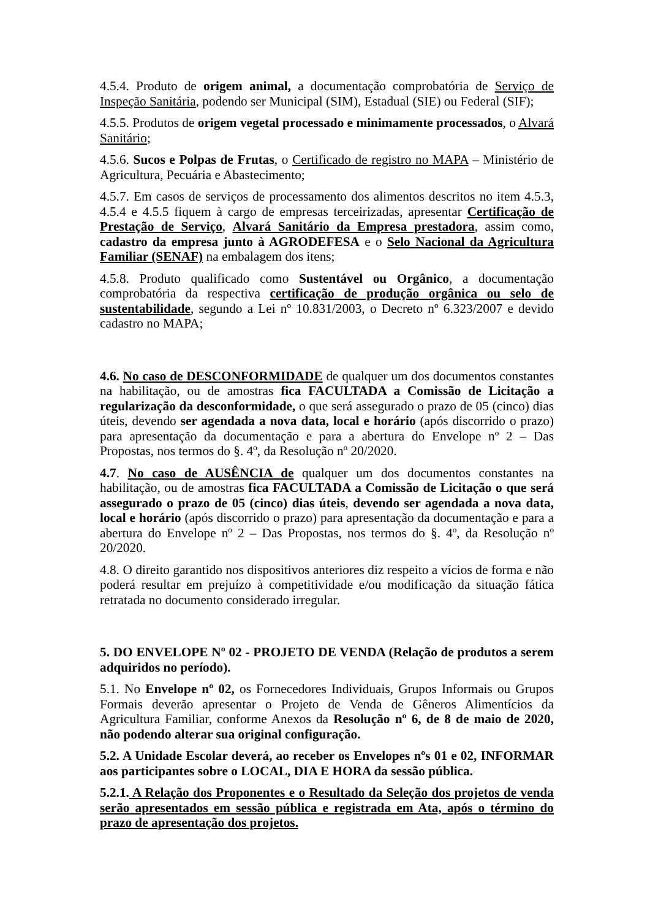4.5.4. Produto de origem animal, a documentação comprobatória de Serviço de Inspeção Sanitária, podendo ser Municipal (SIM), Estadual (SIE) ou Federal (SIF);
4.5.5. Produtos de origem vegetal processado e minimamente processados, o Alvará Sanitário;
4.5.6. Sucos e Polpas de Frutas, o Certificado de registro no MAPA – Ministério de Agricultura, Pecuária e Abastecimento;
4.5.7. Em casos de serviços de processamento dos alimentos descritos no item 4.5.3, 4.5.4 e 4.5.5 fiquem à cargo de empresas terceirizadas, apresentar Certificação de Prestação de Serviço, Alvará Sanitário da Empresa prestadora, assim como, cadastro da empresa junto à AGRODEFESA e o Selo Nacional da Agricultura Familiar (SENAF) na embalagem dos itens;
4.5.8. Produto qualificado como Sustentável ou Orgânico, a documentação comprobatória da respectiva certificação de produção orgânica ou selo de sustentabilidade, segundo a Lei nº 10.831/2003, o Decreto nº 6.323/2007 e devido cadastro no MAPA;
4.6. No caso de DESCONFORMIDADE de qualquer um dos documentos constantes na habilitação, ou de amostras fica FACULTADA a Comissão de Licitação a regularização da desconformidade, o que será assegurado o prazo de 05 (cinco) dias úteis, devendo ser agendada a nova data, local e horário (após discorrido o prazo) para apresentação da documentação e para a abertura do Envelope nº 2 – Das Propostas, nos termos do §. 4º, da Resolução nº 20/2020.
4.7. No caso de AUSÊNCIA de qualquer um dos documentos constantes na habilitação, ou de amostras fica FACULTADA a Comissão de Licitação o que será assegurado o prazo de 05 (cinco) dias úteis, devendo ser agendada a nova data, local e horário (após discorrido o prazo) para apresentação da documentação e para a abertura do Envelope nº 2 – Das Propostas, nos termos do §. 4º, da Resolução nº 20/2020.
4.8. O direito garantido nos dispositivos anteriores diz respeito a vícios de forma e não poderá resultar em prejuízo à competitividade e/ou modificação da situação fática retratada no documento considerado irregular.
5. DO ENVELOPE Nº 02 - PROJETO DE VENDA (Relação de produtos a serem adquiridos no período).
5.1. No Envelope nº 02, os Fornecedores Individuais, Grupos Informais ou Grupos Formais deverão apresentar o Projeto de Venda de Gêneros Alimentícios da Agricultura Familiar, conforme Anexos da Resolução nº 6, de 8 de maio de 2020, não podendo alterar sua original configuração.
5.2. A Unidade Escolar deverá, ao receber os Envelopes nºs 01 e 02, INFORMAR aos participantes sobre o LOCAL, DIA E HORA da sessão pública.
5.2.1. A Relação dos Proponentes e o Resultado da Seleção dos projetos de venda serão apresentados em sessão pública e registrada em Ata, após o término do prazo de apresentação dos projetos.